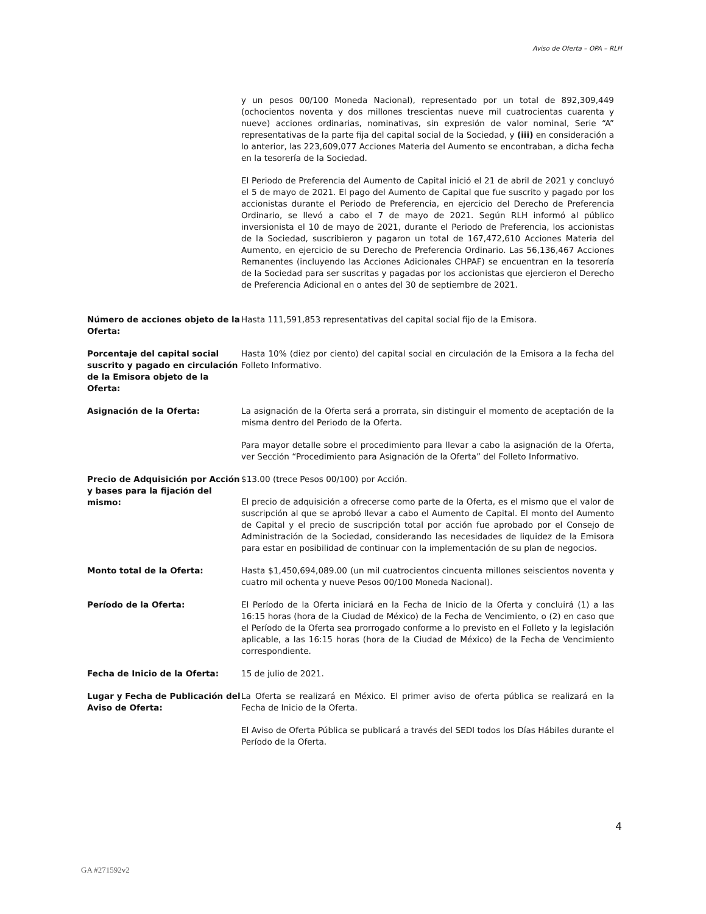Aviso de Oferta – OPA – RLH
y un pesos 00/100 Moneda Nacional), representado por un total de 892,309,449 (ochocientos noventa y dos millones trescientas nueve mil cuatrocientas cuarenta y nueve) acciones ordinarias, nominativas, sin expresión de valor nominal, Serie “A” representativas de la parte fija del capital social de la Sociedad, y (iii) en consideración a lo anterior, las 223,609,077 Acciones Materia del Aumento se encontraban, a dicha fecha en la tesorería de la Sociedad.
El Periodo de Preferencia del Aumento de Capital inició el 21 de abril de 2021 y concluyó el 5 de mayo de 2021. El pago del Aumento de Capital que fue suscrito y pagado por los accionistas durante el Periodo de Preferencia, en ejercicio del Derecho de Preferencia Ordinario, se llevó a cabo el 7 de mayo de 2021. Según RLH informó al público inversionista el 10 de mayo de 2021, durante el Periodo de Preferencia, los accionistas de la Sociedad, suscribieron y pagaron un total de 167,472,610 Acciones Materia del Aumento, en ejercicio de su Derecho de Preferencia Ordinario. Las 56,136,467 Acciones Remanentes (incluyendo las Acciones Adicionales CHPAF) se encuentran en la tesorería de la Sociedad para ser suscritas y pagadas por los accionistas que ejercieron el Derecho de Preferencia Adicional en o antes del 30 de septiembre de 2021.
Número de acciones objeto de la Oferta:
Hasta 111,591,853 representativas del capital social fijo de la Emisora.
Porcentaje del capital social suscrito y pagado en circulación de la Emisora objeto de la Oferta:
Hasta 10% (diez por ciento) del capital social en circulación de la Emisora a la fecha del Folleto Informativo.
Asignación de la Oferta: La asignación de la Oferta será a prorrata, sin distinguir el momento de aceptación de la misma dentro del Periodo de la Oferta.
Para mayor detalle sobre el procedimiento para llevar a cabo la asignación de la Oferta, ver Sección “Procedimiento para Asignación de la Oferta” del Folleto Informativo.
Precio de Adquisición por Acción y bases para la fijación del mismo:
$13.00 (trece Pesos 00/100) por Acción.
El precio de adquisición a ofrecerse como parte de la Oferta, es el mismo que el valor de suscripción al que se aprobó llevar a cabo el Aumento de Capital. El monto del Aumento de Capital y el precio de suscripción total por acción fue aprobado por el Consejo de Administración de la Sociedad, considerando las necesidades de liquidez de la Emisora para estar en posibilidad de continuar con la implementación de su plan de negocios.
Monto total de la Oferta: Hasta $1,450,694,089.00 (un mil cuatrocientos cincuenta millones seiscientos noventa y cuatro mil ochenta y nueve Pesos 00/100 Moneda Nacional).
Período de la Oferta: El Período de la Oferta iniciará en la Fecha de Inicio de la Oferta y concluirá (1) a las 16:15 horas (hora de la Ciudad de México) de la Fecha de Vencimiento, o (2) en caso que el Período de la Oferta sea prorrogado conforme a lo previsto en el Folleto y la legislación aplicable, a las 16:15 horas (hora de la Ciudad de México) de la Fecha de Vencimiento correspondiente.
Fecha de Inicio de la Oferta: 15 de julio de 2021.
Lugar y Fecha de Publicación del Aviso de Oferta:
La Oferta se realizará en México. El primer aviso de oferta pública se realizará en la Fecha de Inicio de la Oferta.
El Aviso de Oferta Pública se publicará a través del SEDI todos los Días Hábiles durante el Período de la Oferta.
4
GA #271592v2